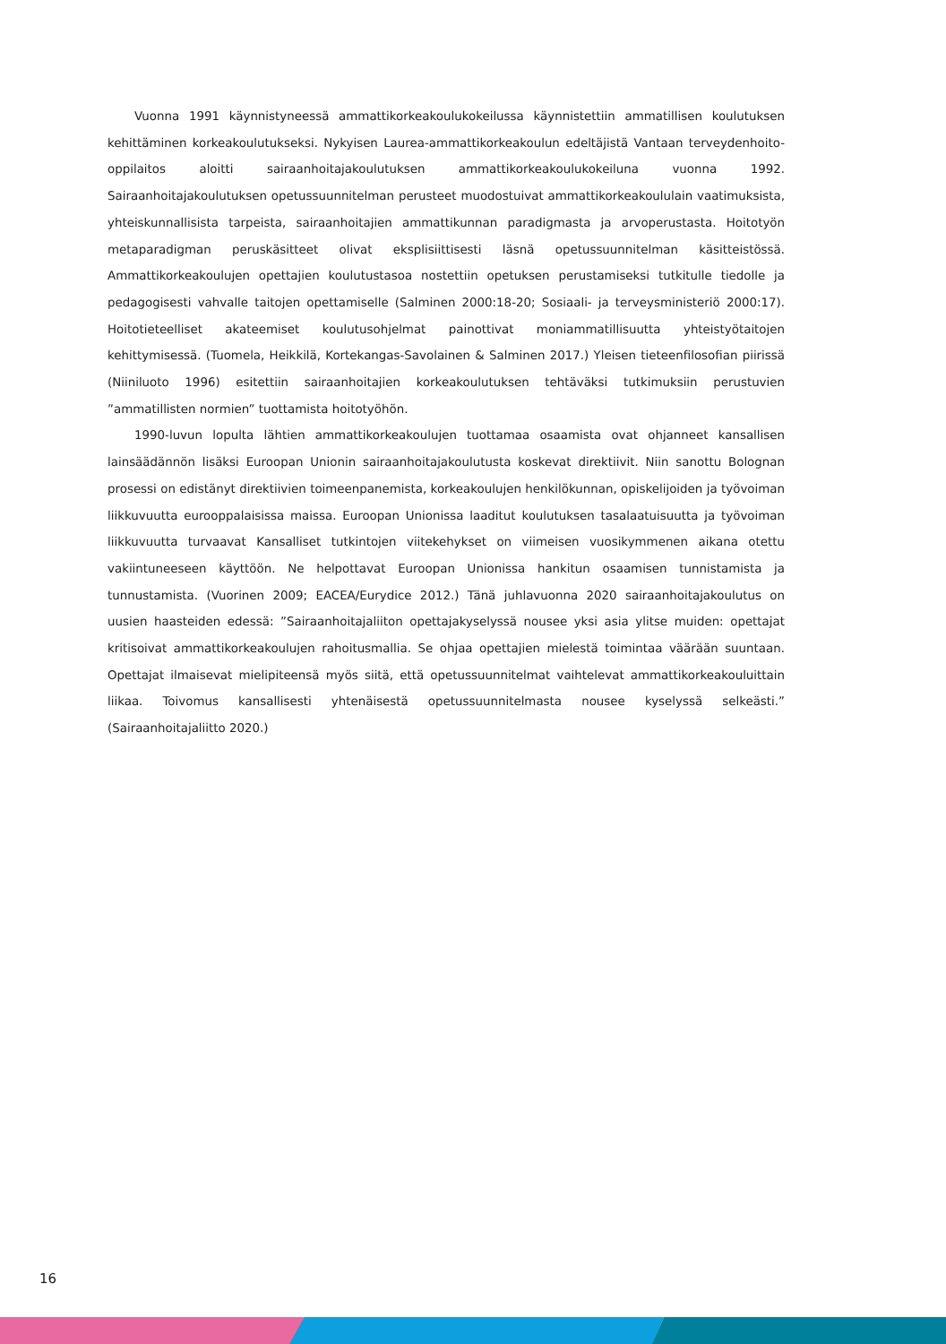Vuonna 1991 käynnistyneessä ammattikorkeakoulukokeilussa käynnistettiin ammatillisen koulutuksen kehittäminen korkeakoulutukseksi. Nykyisen Laurea-ammattikorkeakoulun edeltäjistä Vantaan terveydenhoito-oppilaitos aloitti sairaanhoitajakoulutuksen ammattikorkeakoulukokeiluna vuonna 1992. Sairaanhoitajakoulutuksen opetussuunnitelman perusteet muodostuivat ammattikorkeakoululain vaatimuksista, yhteiskunnallisista tarpeista, sairaanhoitajien ammattikunnan paradigmasta ja arvoperustasta. Hoitotyön metaparadigman peruskäsitteet olivat eksplisiittisesti läsnä opetussuunnitelman käsitteistössä. Ammattikorkeakoulujen opettajien koulutustasoa nostettiin opetuksen perustamiseksi tutkitulle tiedolle ja pedagogisesti vahvalle taitojen opettamiselle (Salminen 2000:18-20; Sosiaali- ja terveysministeriö 2000:17). Hoitotieteelliset akateemiset koulutusohjelmat painottivat moniammatillisuutta yhteistyötaitojen kehittymisessä. (Tuomela, Heikkilä, Kortekangas-Savolainen & Salminen 2017.) Yleisen tieteenfilosofian piirissä (Niiniluoto 1996) esitettiin sairaanhoitajien korkeakoulutuksen tehtäväksi tutkimuksiin perustuvien ”ammatillisten normien” tuottamista hoitotyöhön.
1990-luvun lopulta lähtien ammattikorkeakoulujen tuottamaa osaamista ovat ohjanneet kansallisen lainsäädännön lisäksi Euroopan Unionin sairaanhoitajakoulutusta koskevat direktiivit. Niin sanottu Bolognan prosessi on edistänyt direktiivien toimeenpanemista, korkeakoulujen henkilökunnan, opiskelijoiden ja työvoiman liikkuvuutta eurooppalaisissa maissa. Euroopan Unionissa laaditut koulutuksen tasalaatuisuutta ja työvoiman liikkuvuutta turvaavat Kansalliset tutkintojen viitekehykset on viimeisen vuosikymmenen aikana otettu vakiintuneeseen käyttöön. Ne helpottavat Euroopan Unionissa hankitun osaamisen tunnistamista ja tunnustamista. (Vuorinen 2009; EACEA/Eurydice 2012.) Tänä juhlavuonna 2020 sairaanhoitajakoulutus on uusien haasteiden edessä: ”Sairaanhoitajaliiton opettajakyselyssä nousee yksi asia ylitse muiden: opettajat kritisoivat ammattikorkeakoulujen rahoitusmallia. Se ohjaa opettajien mielestä toimintaa väärään suuntaan. Opettajat ilmaisevat mielipiteensä myös siitä, että opetussuunnitelmat vaihtelevat ammattikorkeakouluittain liikaa. Toivomus kansallisesti yhtenäisestä opetussuunnitelmasta nousee kyselyssä selkeästi.” (Sairaanhoitajaliitto 2020.)
16